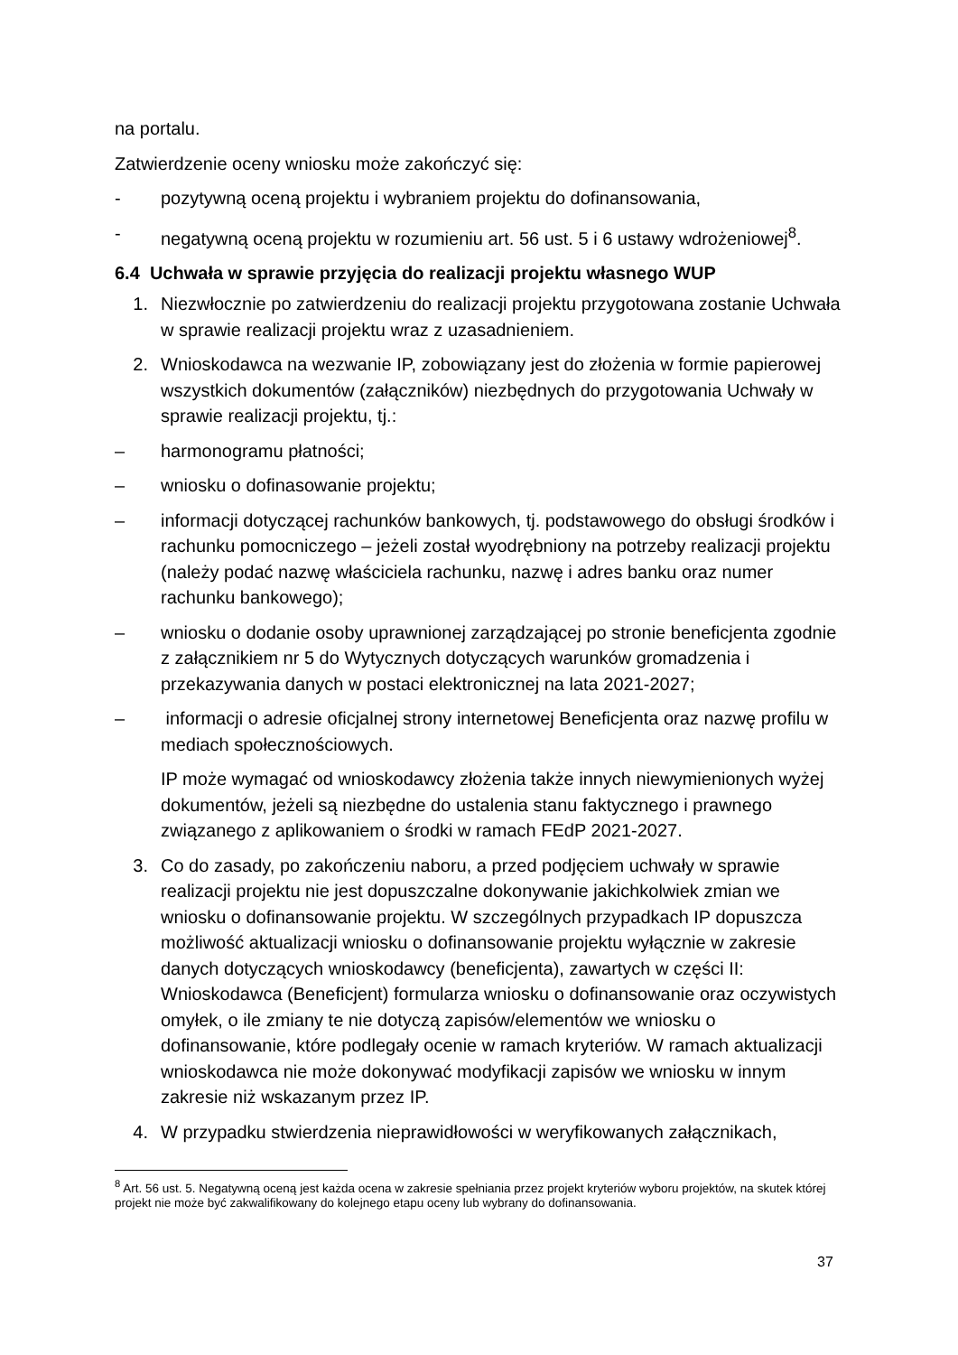na portalu.
Zatwierdzenie oceny wniosku może zakończyć się:
- pozytywną oceną projektu i wybraniem projektu do dofinansowania,
- negatywną oceną projektu w rozumieniu art. 56 ust. 5 i 6 ustawy wdrożeniowej<sup>8</sup>.
6.4 Uchwała w sprawie przyjęcia do realizacji projektu własnego WUP
1. Niezwłocznie po zatwierdzeniu do realizacji projektu przygotowana zostanie Uchwała w sprawie realizacji projektu wraz z uzasadnieniem.
2. Wnioskodawca na wezwanie IP, zobowiązany jest do złożenia w formie papierowej wszystkich dokumentów (załączników) niezbędnych do przygotowania Uchwały w sprawie realizacji projektu, tj.:
– harmonogramu płatności;
– wniosku o dofinasowanie projektu;
– informacji dotyczącej rachunków bankowych, tj. podstawowego do obsługi środków i rachunku pomocniczego – jeżeli został wyodrębniony na potrzeby realizacji projektu (należy podać nazwę właściciela rachunku, nazwę i adres banku oraz numer rachunku bankowego);
– wniosku o dodanie osoby uprawnionej zarządzającej po stronie beneficjenta zgodnie z załącznikiem nr 5 do Wytycznych dotyczących warunków gromadzenia i przekazywania danych w postaci elektronicznej na lata 2021-2027;
– informacji o adresie oficjalnej strony internetowej Beneficjenta oraz nazwę profilu w mediach społecznościowych.
IP może wymagać od wnioskodawcy złożenia także innych niewymienionych wyżej dokumentów, jeżeli są niezbędne do ustalenia stanu faktycznego i prawnego związanego z aplikowaniem o środki w ramach FEdP 2021-2027.
3. Co do zasady, po zakończeniu naboru, a przed podjęciem uchwały w sprawie realizacji projektu nie jest dopuszczalne dokonywanie jakichkolwiek zmian we wniosku o dofinansowanie projektu. W szczególnych przypadkach IP dopuszcza możliwość aktualizacji wniosku o dofinansowanie projektu wyłącznie w zakresie danych dotyczących wnioskodawcy (beneficjenta), zawartych w części II: Wnioskodawca (Beneficjent) formularza wniosku o dofinansowanie oraz oczywistych omyłek, o ile zmiany te nie dotyczą zapisów/elementów we wniosku o dofinansowanie, które podlegały ocenie w ramach kryteriów. W ramach aktualizacji wnioskodawca nie może dokonywać modyfikacji zapisów we wniosku w innym zakresie niż wskazanym przez IP.
4. W przypadku stwierdzenia nieprawidłowości w weryfikowanych załącznikach,
<sup>8</sup> Art. 56 ust. 5. Negatywną oceną jest każda ocena w zakresie spełniania przez projekt kryteriów wyboru projektów, na skutek której projekt nie może być zakwalifikowany do kolejnego etapu oceny lub wybrany do dofinansowania.
37